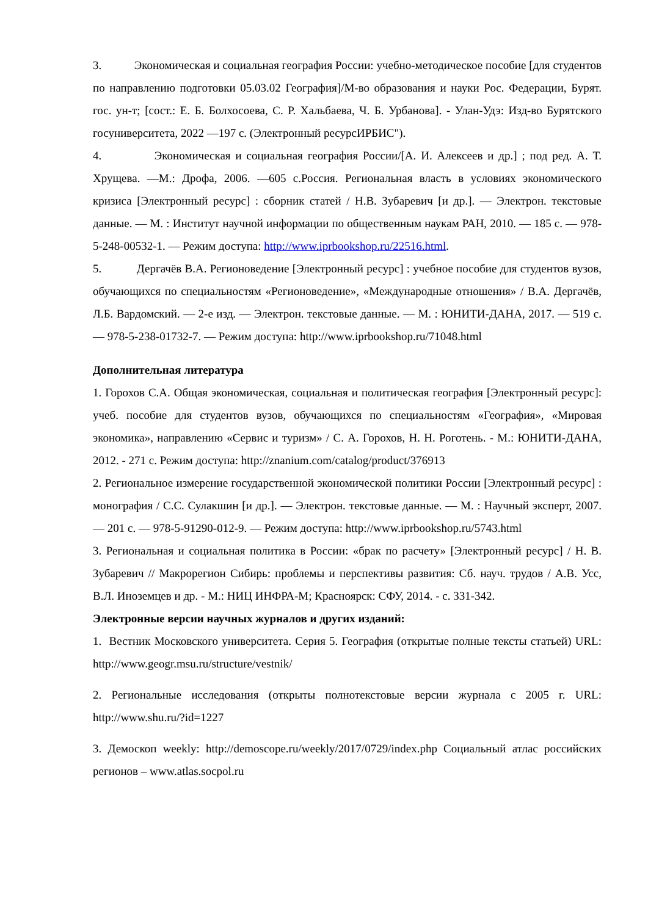3. Экономическая и социальная география России: учебно-методическое пособие [для студентов по направлению подготовки 05.03.02 География]/М-во образования и науки Рос. Федерации, Бурят. гос. ун-т; [сост.: Е. Б. Болхосоева, С. Р. Хальбаева, Ч. Б. Урбанова]. - Улан-Удэ: Изд-во Бурятского госуниверситета, 2022 —197 с. (Электронный ресурсИРБИС").
4. Экономическая и социальная география России/[А. И. Алексеев и др.] ; под ред. А. Т. Хрущева. —М.: Дрофа, 2006. —605 с.Россия. Региональная власть в условиях экономического кризиса [Электронный ресурс] : сборник статей / Н.В. Зубаревич [и др.]. — Электрон. текстовые данные. — М. : Институт научной информации по общественным наукам РАН, 2010. — 185 с. — 978-5-248-00532-1. — Режим доступа: http://www.iprbookshop.ru/22516.html.
5. Дергачёв В.А. Регионоведение [Электронный ресурс] : учебное пособие для студентов вузов, обучающихся по специальностям «Регионоведение», «Международные отношения» / В.А. Дергачёв, Л.Б. Вардомский. — 2-е изд. — Электрон. текстовые данные. — М. : ЮНИТИ-ДАНА, 2017. — 519 с. — 978-5-238-01732-7. — Режим доступа: http://www.iprbookshop.ru/71048.html
Дополнительная литература
1. Горохов С.А. Общая экономическая, социальная и политическая география [Электронный ресурс]: учеб. пособие для студентов вузов, обучающихся по специальностям «География», «Мировая экономика», направлению «Сервис и туризм» / С. А. Горохов, Н. Н. Роготень. - М.: ЮНИТИ-ДАНА, 2012. - 271 с. Режим доступа: http://znanium.com/catalog/product/376913
2. Региональное измерение государственной экономической политики России [Электронный ресурс] : монография / С.С. Сулакшин [и др.]. — Электрон. текстовые данные. — М. : Научный эксперт, 2007. — 201 с. — 978-5-91290-012-9. — Режим доступа: http://www.iprbookshop.ru/5743.html
3. Региональная и социальная политика в России: «брак по расчету» [Электронный ресурс] / Н. В. Зубаревич // Макрорегион Сибирь: проблемы и перспективы развития: Сб. науч. трудов / А.В. Усс, В.Л. Иноземцев и др. - М.: НИЦ ИНФРА-М; Красноярск: СФУ, 2014. - с. 331-342.
Электронные версии научных журналов и других изданий:
1. Вестник Московского университета. Серия 5. География (открытые полные тексты статьей) URL: http://www.geogr.msu.ru/structure/vestnik/
2. Региональные исследования (открыты полнотекстовые версии журнала с 2005 г. URL: http://www.shu.ru/?id=1227
3. Демоскоп weekly: http://demoscope.ru/weekly/2017/0729/index.php Социальный атлас российских регионов – www.atlas.socpol.ru